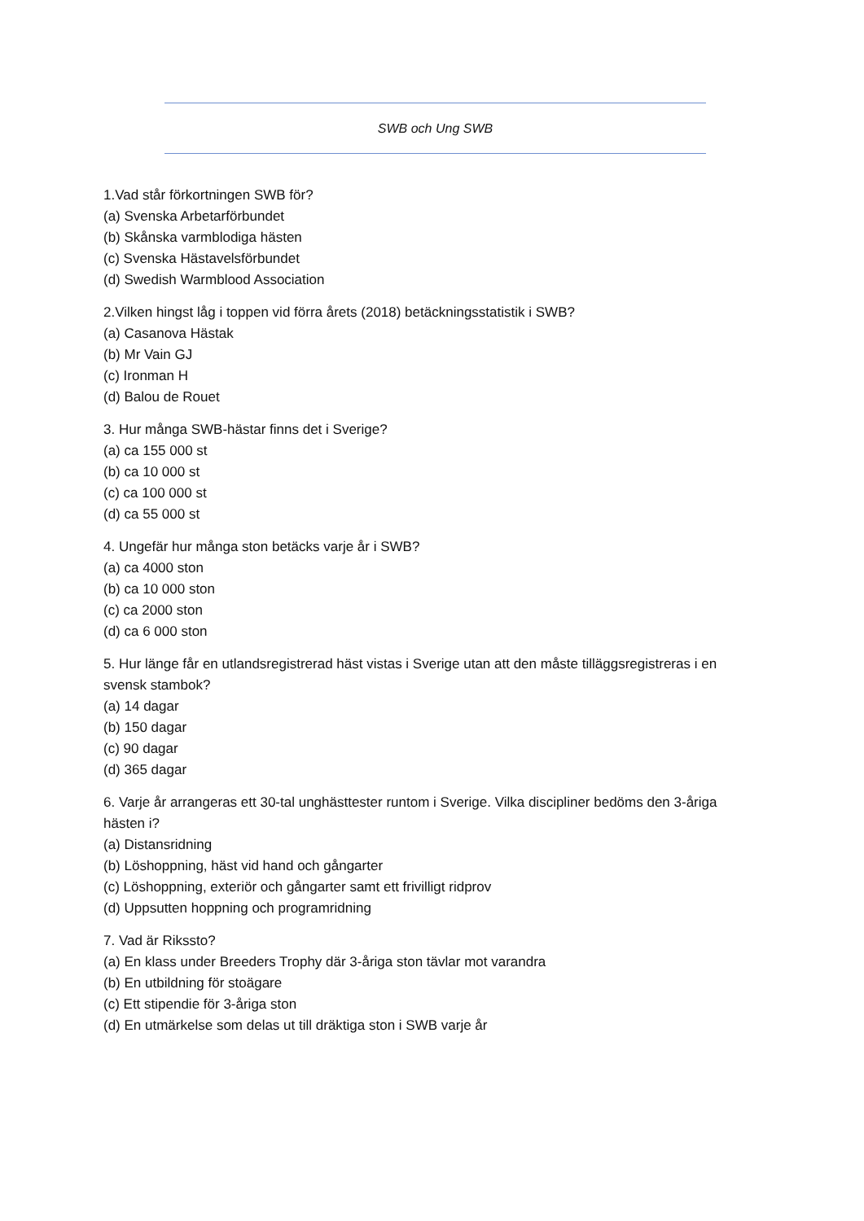SWB och Ung SWB
1.Vad står förkortningen SWB för?
(a) Svenska Arbetarförbundet
(b) Skånska varmblodiga hästen
(c) Svenska Hästavelsförbundet
(d) Swedish Warmblood Association
2.Vilken hingst låg i toppen vid förra årets (2018) betäckningsstatistik i SWB?
(a) Casanova Hästak
(b) Mr Vain GJ
(c) Ironman H
(d) Balou de Rouet
3. Hur många SWB-hästar finns det i Sverige?
(a) ca 155 000 st
(b) ca 10 000 st
(c) ca 100 000 st
(d) ca 55 000 st
4. Ungefär hur många ston betäcks varje år i SWB?
(a) ca 4000 ston
(b) ca 10 000 ston
(c) ca 2000 ston
(d) ca 6 000 ston
5. Hur länge får en utlandsregistrerad häst vistas i Sverige utan att den måste tilläggsregistreras i en svensk stambok?
(a) 14 dagar
(b) 150 dagar
(c) 90 dagar
(d) 365 dagar
6. Varje år arrangeras ett 30-tal unghästtester runtom i Sverige. Vilka discipliner bedöms den 3-åriga hästen i?
(a) Distansridning
(b) Löshoppning, häst vid hand och gångarter
(c) Löshoppning, exteriör och gångarter samt ett frivilligt ridprov
(d) Uppsutten hoppning och programridning
7. Vad är Rikssto?
(a) En klass under Breeders Trophy där 3-åriga ston tävlar mot varandra
(b) En utbildning för stoägare
(c) Ett stipendie för 3-åriga ston
(d) En utmärkelse som delas ut till dräktiga ston i SWB varje år